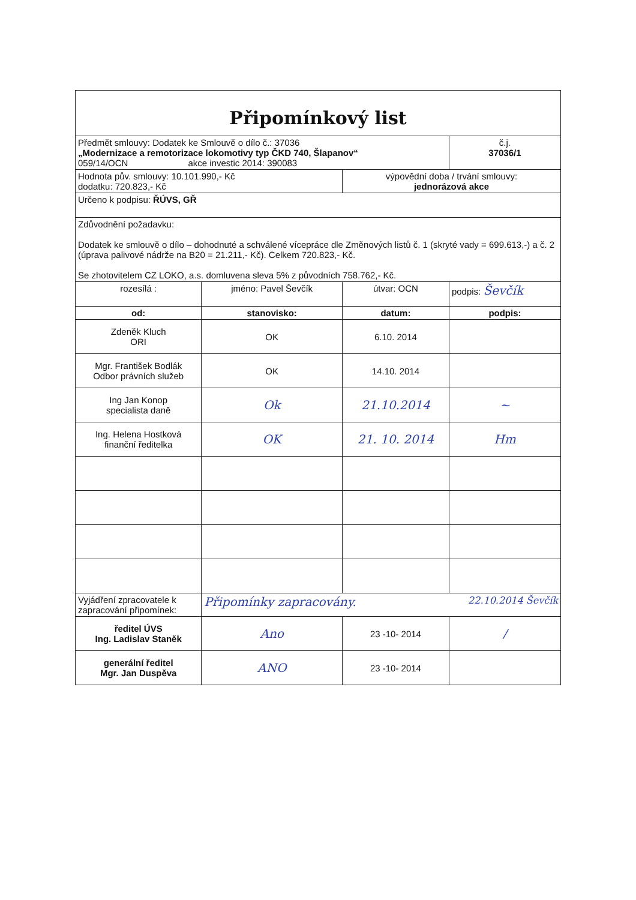Připomínkový list
| Předmět smlouvy: Dodatek ke Smlouvě o dílo č.: 37036 „Modernizace a remotorizace lokomotivy typ ČKD 740, Šlapanov“ 059/14/OCN akce investic 2014: 390083 | | | č.j. 37036/1 |
| Hodnota pův. smlouvy: 10.101.990,- Kč dodatku: 720.823,- Kč | | výpovědní doba / trvání smlouvy: jednorázová akce | |
| Určeno k podpisu: ŘÚVS, GŘ | | | |
| Zdůvodnění požadavku: Dodatek ke smlouvě o dílo – dohodnuté a schválené vícepráce dle Změnových listů č. 1 (skryté vady = 699.613,-) a č. 2 (úprava palivové nádrže na B20 = 21.211,- Kč). Celkem 720.823,- Kč. Se zhotovitelem CZ LOKO, a.s. domluvena sleva 5% z původních 758.762,- Kč. | | | |
| rozesílá : | jméno: Pavel Ševčík | útvar: OCN | podpis: Ševčík |
| od: | stanovisko: | datum: | podpis: |
| Zdeněk Kluch ORI | OK | 6.10. 2014 | |
| Mgr. František Bodlák Odbor právních služeb | OK | 14.10. 2014 | |
| Ing Jan Konop specialista daně | Ok | 21.10.2014 | ~ |
| Ing. Helena Hostková finanční ředitelka | OK | 21. 10. 2014 | Hm |
| Vyjádření zpracovatele k zapracování připomínek: | Připomínky zapracovány. 22.10.2014 Ševčík | | |
| ředitel ÚVS Ing. Ladislav Staněk | Ano | 23 -10- 2014 | / |
| generální ředitel Mgr. Jan Duspěva | ANO | 23 -10- 2014 | |